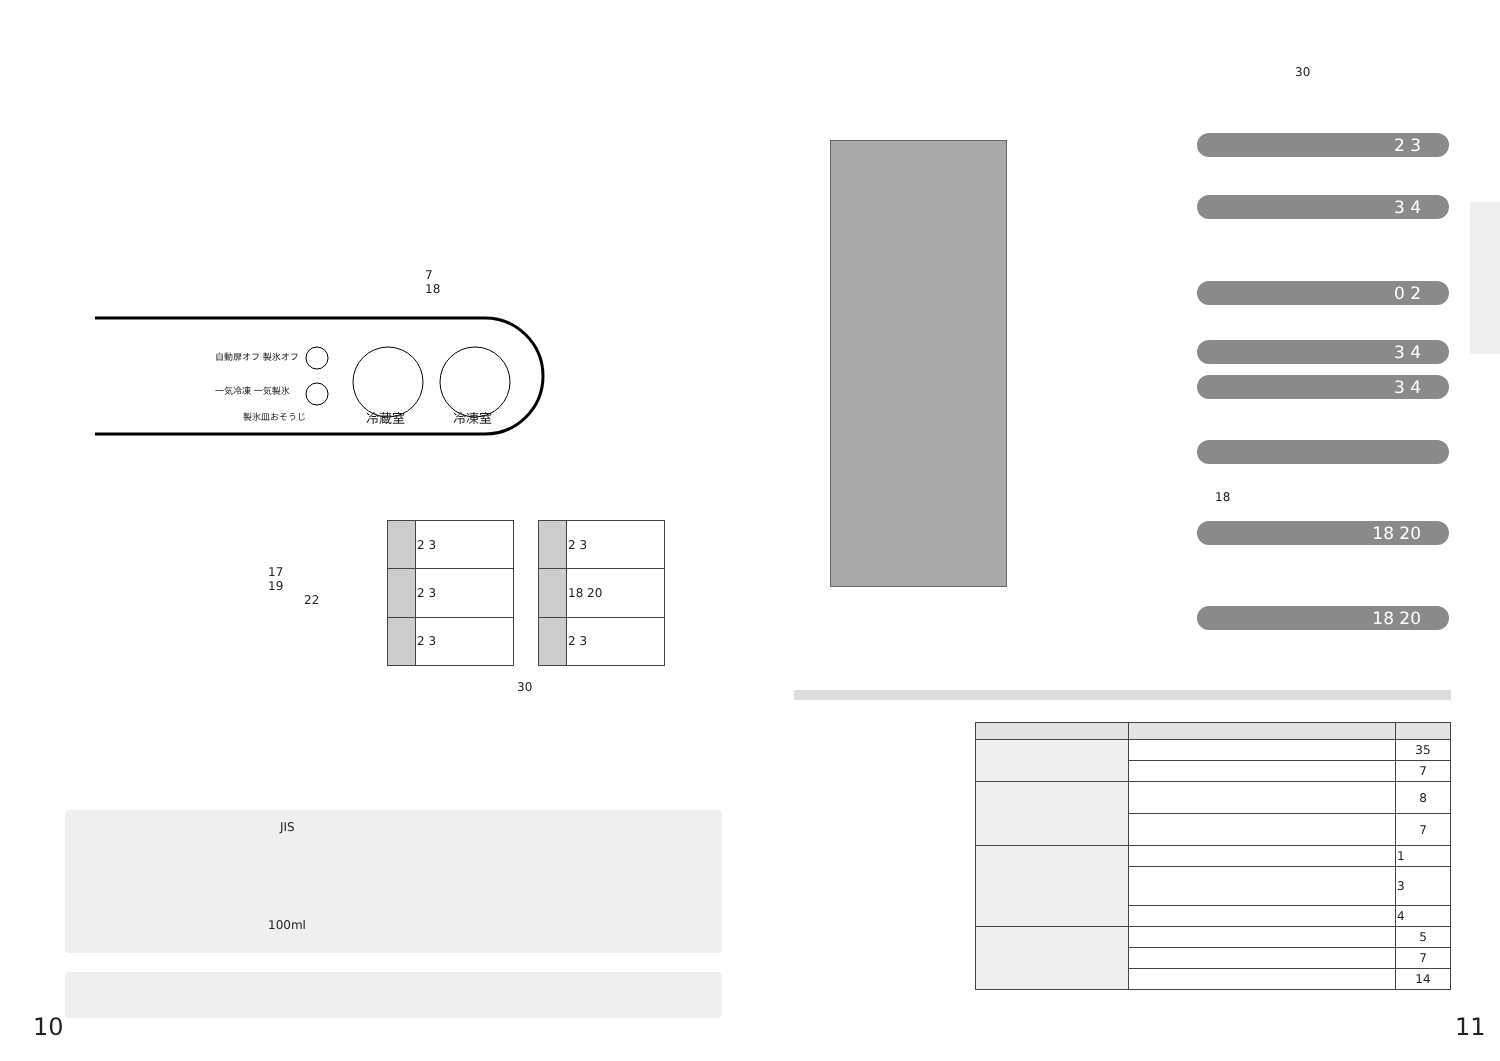7
18
自動扉オフ 製氷オフ
一気冷凍 一気製氷
製氷皿おそうじ 冷蔵室 冷凍室
17
19
22
| | 2 3 |
| | 2 3 |
| | 2 3 |
| | 2 3 |
| | 18 20 |
| | 2 3 |
30
JIS
100ml
10
30
2 3
3 4
0 2
3 4
3 4
18
18 20
18 20
| | | 35 |
| | | 7 |
| | | 8 |
| | | 7 |
| | | 1 |
| | | 3 |
| | | 4 |
| | | 5 |
| | | 7 |
| | | 14 |
11